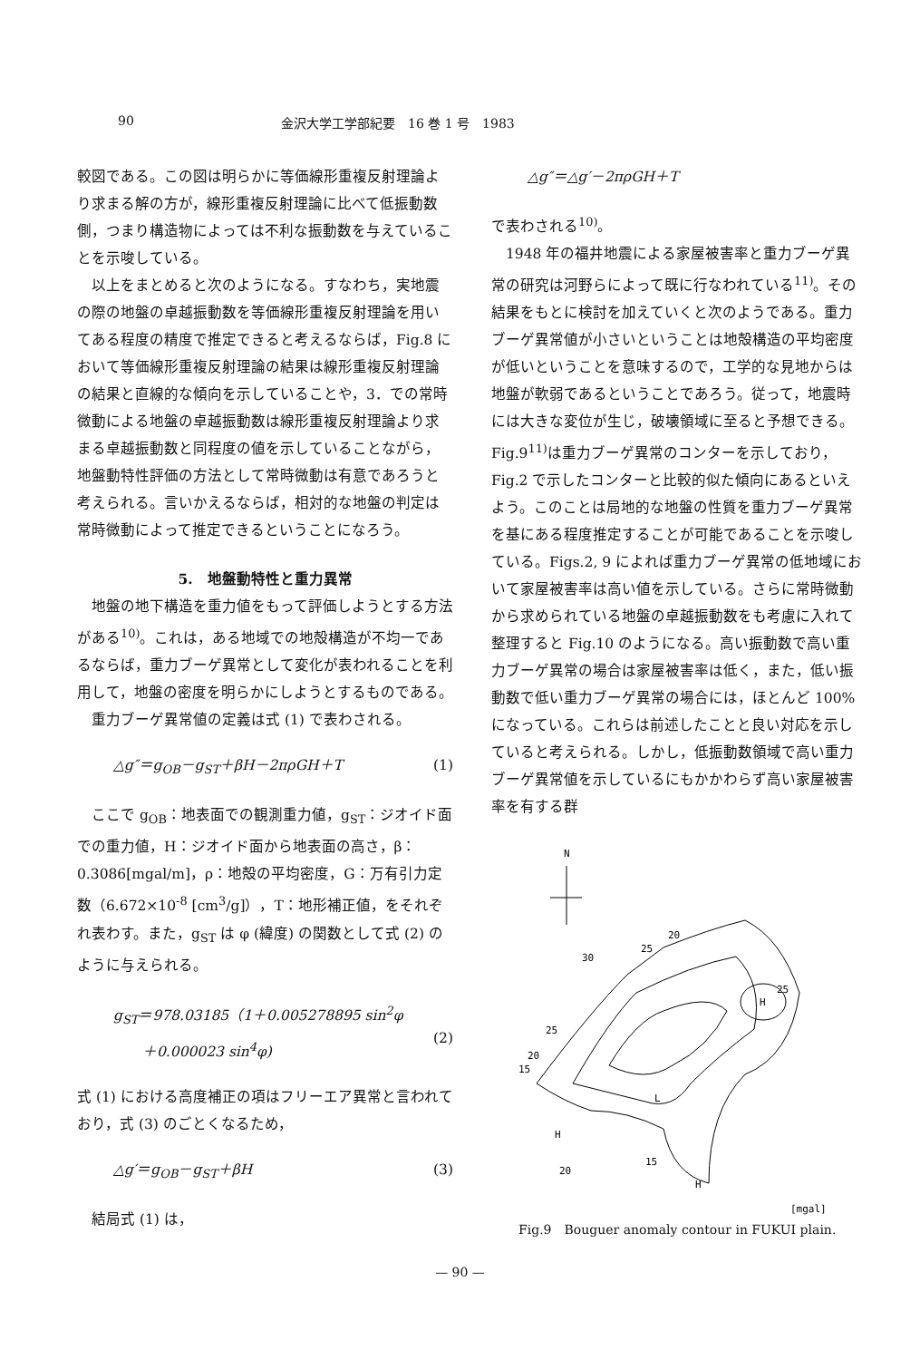90 金沢大学工学部紀要　16 巻 1 号　1983
較図である。この図は明らかに等価線形重複反射理論より求まる解の方が，線形重複反射理論に比べて低振動数側，つまり構造物によっては不利な振動数を与えていることを示唆している。
　以上をまとめると次のようになる。すなわち，実地震の際の地盤の卓越振動数を等価線形重複反射理論を用いてある程度の精度で推定できると考えるならば，Fig.8 において等価線形重複反射理論の結果は線形重複反射理論の結果と直線的な傾向を示していることや，3．での常時微動による地盤の卓越振動数は線形重複反射理論より求まる卓越振動数と同程度の値を示していることながら，地盤動特性評価の方法として常時微動は有意であろうと考えられる。言いかえるならば，相対的な地盤の判定は常時微動によって推定できるということになろう。
5.　地盤動特性と重力異常
　地盤の地下構造を重力値をもって評価しようとする方法がある<sup>10)</sup>。これは，ある地域での地殻構造が不均一であるならば，重力ブーゲ異常として変化が表われることを利用して，地盤の密度を明らかにしようとするものである。
　重力ブーゲ異常値の定義は式 (1) で表わされる。
△g″＝g<sub>OB</sub>－g<sub>ST</sub>＋βH－2πρGH＋T (1)
　ここで g<sub>OB</sub>：地表面での観測重力値，g<sub>ST</sub>：ジオイド面での重力値，H：ジオイド面から地表面の高さ，β：0.3086[mgal/m]，ρ：地殻の平均密度，G：万有引力定数（6.672×10<sup>-8</sup> [cm<sup>3</sup>/g]），T：地形補正値，をそれぞれ表わす。また，g<sub>ST</sub> は φ (緯度) の関数として式 (2) のように与えられる。
g<sub>ST</sub>＝978.03185（1＋0.005278895 sin<sup>2</sup>φ
　　＋0.000023 sin<sup>4</sup>φ)
(2)
式 (1) における高度補正の項はフリーエア異常と言われており，式 (3) のごとくなるため，
△g′＝g<sub>OB</sub>－g<sub>ST</sub>＋βH (3)
　結局式 (1) は，
△g″＝△g′－2πρGH＋T
で表わされる<sup>10)</sup>。
　1948 年の福井地震による家屋被害率と重力ブーゲ異常の研究は河野らによって既に行なわれている<sup>11)</sup>。その結果をもとに検討を加えていくと次のようである。重力ブーゲ異常値が小さいということは地殻構造の平均密度が低いということを意味するので，工学的な見地からは地盤が軟弱であるということであろう。従って，地震時には大きな変位が生じ，破壊領域に至ると予想できる。Fig.9<sup>11)</sup>は重力ブーゲ異常のコンターを示しており，Fig.2 で示したコンターと比較的似た傾向にあるといえよう。このことは局地的な地盤の性質を重力ブーゲ異常を基にある程度推定することが可能であることを示唆している。Figs.2, 9 によれば重力ブーゲ異常の低地域において家屋被害率は高い値を示している。さらに常時微動から求められている地盤の卓越振動数をも考慮に入れて整理すると Fig.10 のようになる。高い振動数で高い重力ブーゲ異常の場合は家屋被害率は低く，また，低い振動数で低い重力ブーゲ異常の場合には，ほとんど 100%になっている。これらは前述したことと良い対応を示していると考えられる。しかし，低振動数領域で高い重力ブーゲ異常値を示しているにもかかわらず高い家屋被害率を有する群
N
20
25
30
25
H
25
20
15
L
H
15
20
H
[mgal]
Fig.9　Bouguer anomaly contour in FUKUI plain.
— 90 —